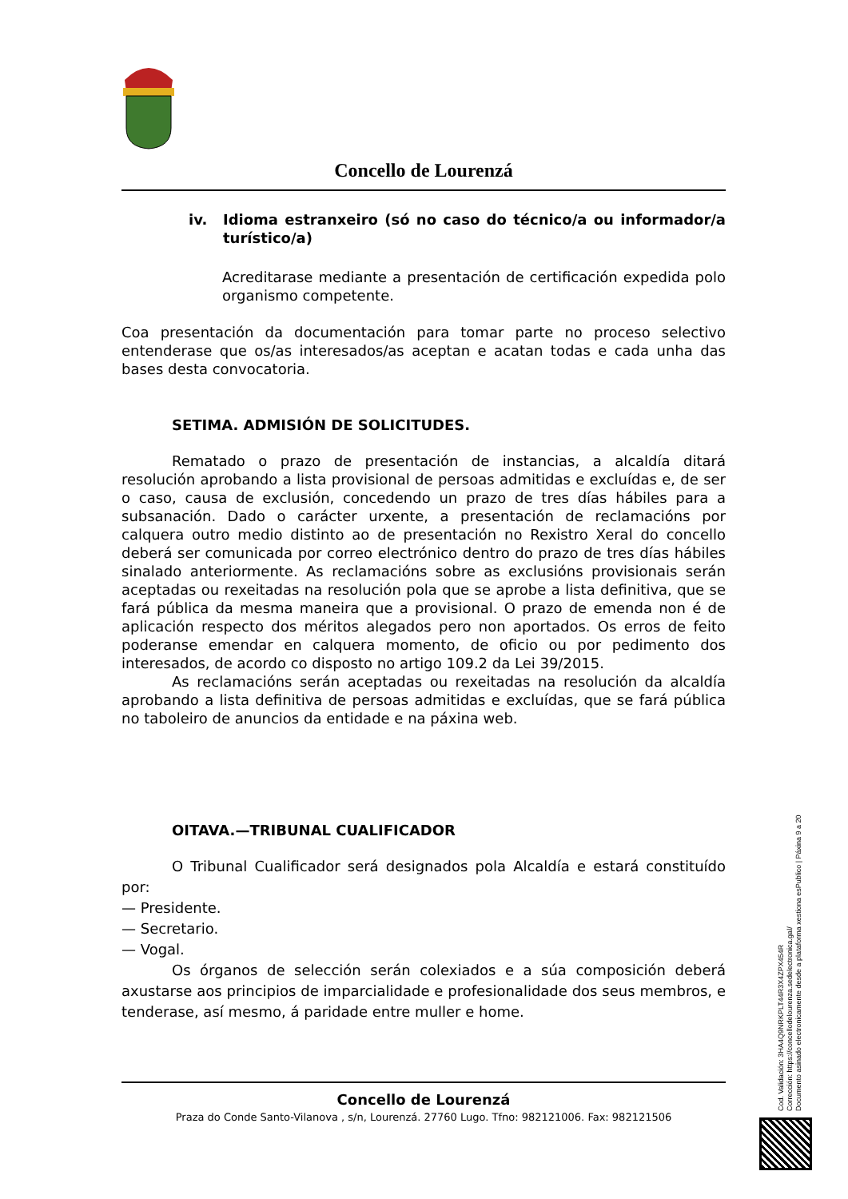Concello de Lourenzá
iv. Idioma estranxeiro (só no caso do técnico/a ou informador/a turístico/a)
Acreditarase mediante a presentación de certificación expedida polo organismo competente.
Coa presentación da documentación para tomar parte no proceso selectivo entenderase que os/as interesados/as aceptan e acatan todas e cada unha das bases desta convocatoria.
SETIMA. ADMISIÓN DE SOLICITUDES.
Rematado o prazo de presentación de instancias, a alcaldía ditará resolución aprobando a lista provisional de persoas admitidas e excluídas e, de ser o caso, causa de exclusión, concedendo un prazo de tres días hábiles para a subsanación. Dado o carácter urxente, a presentación de reclamacións por calquera outro medio distinto ao de presentación no Rexistro Xeral do concello deberá ser comunicada por correo electrónico dentro do prazo de tres días hábiles sinalado anteriormente. As reclamacións sobre as exclusións provisionais serán aceptadas ou rexeitadas na resolución pola que se aprobe a lista definitiva, que se fará pública da mesma maneira que a provisional. O prazo de emenda non é de aplicación respecto dos méritos alegados pero non aportados. Os erros de feito poderanse emendar en calquera momento, de oficio ou por pedimento dos interesados, de acordo co disposto no artigo 109.2 da Lei 39/2015.
As reclamacións serán aceptadas ou rexeitadas na resolución da alcaldía aprobando a lista definitiva de persoas admitidas e excluídas, que se fará pública no taboleiro de anuncios da entidade e na páxina web.
OITAVA.—TRIBUNAL CUALIFICADOR
O Tribunal Cualificador será designados pola Alcaldía e estará constituído por:
— Presidente.
— Secretario.
— Vogal.
Os órganos de selección serán colexiados e a súa composición deberá axustarse aos principios de imparcialidade e profesionalidade dos seus membros, e tenderase, así mesmo, á paridade entre muller e home.
Concello de Lourenzá
Praza do Conde Santo-Vilanova , s/n, Lourenzá. 27760 Lugo. Tfno: 982121006. Fax: 982121506
Cod. Validación: 3HA4Q9NRKPLT44R3X4ZPX454R
Corrección: https://concellodelourenza.sedelectronica.gal/
Documento asinado electronicamente desde a plataforma xestiona esPublico | Páxina 9 a 20